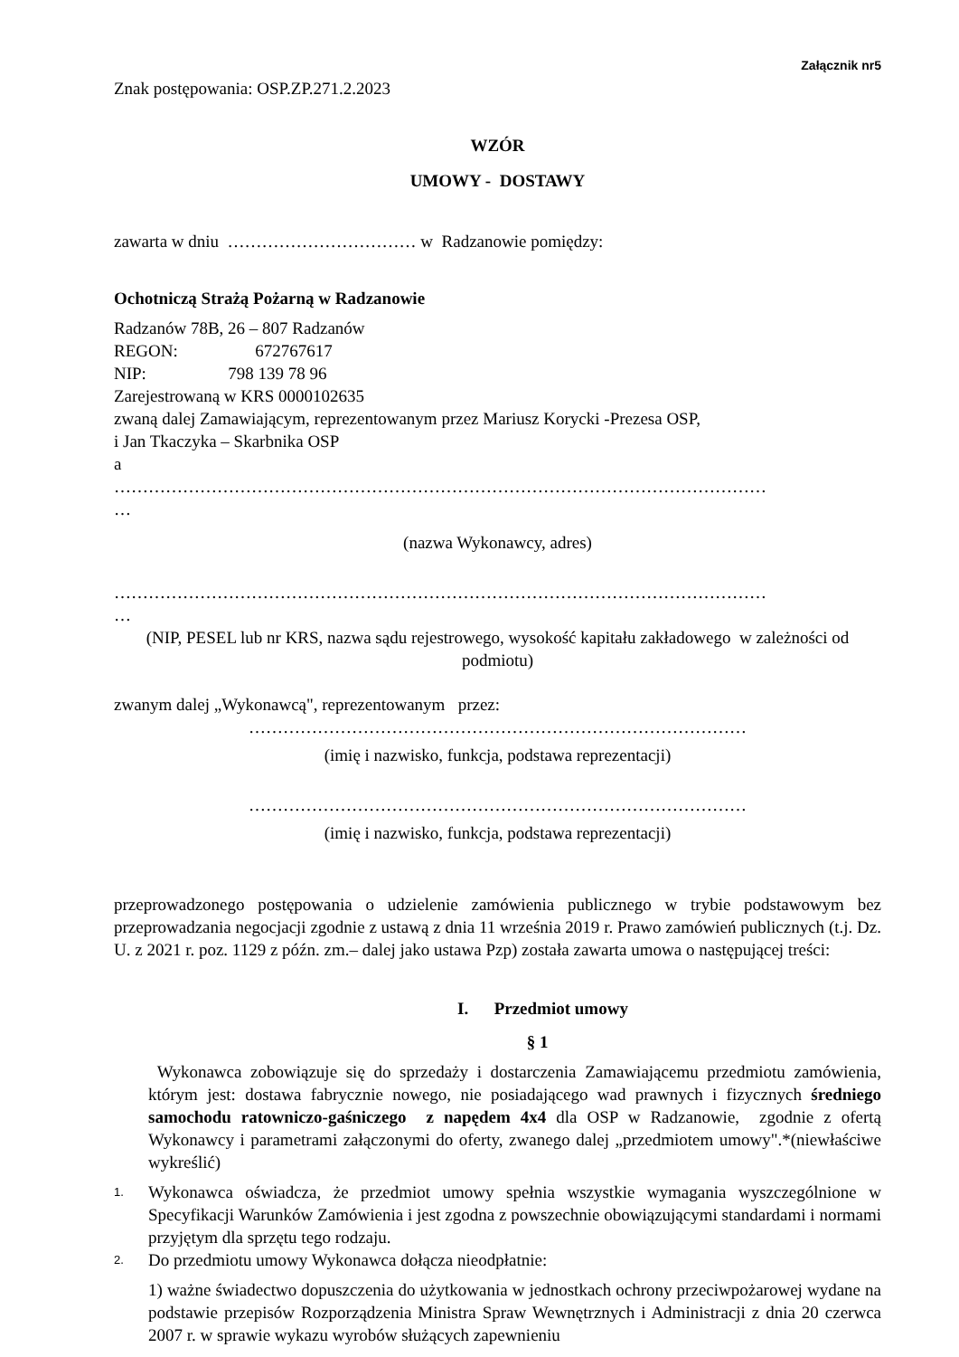Załącznik nr5
Znak postępowania: OSP.ZP.271.2.2023
WZÓR
UMOWY - DOSTAWY
zawarta w dniu …………………………… w Radzanowie pomiędzy:
Ochotniczą Strażą Pożarną w Radzanowie
Radzanów 78B, 26 – 807 Radzanów
REGON: 672767617
NIP: 798 139 78 96
Zarejestrowaną w KRS 0000102635
zwaną dalej Zamawiającym, reprezentowanym przez Mariusz Korycki -Prezesa OSP,
i Jan Tkaczyka – Skarbnika OSP
a
……………………………………………………………………………………………………
…
(nazwa Wykonawcy, adres)
……………………………………………………………………………………………………
…
(NIP, PESEL lub nr KRS, nazwa sądu rejestrowego, wysokość kapitału zakładowego w zależności od podmiotu)
zwanym dalej „Wykonawcą", reprezentowanym przez:
……………………………………………………………………………
(imię i nazwisko, funkcja, podstawa reprezentacji)
……………………………………………………………………………
(imię i nazwisko, funkcja, podstawa reprezentacji)
przeprowadzonego postępowania o udzielenie zamówienia publicznego w trybie podstawowym bez przeprowadzania negocjacji zgodnie z ustawą z dnia 11 września 2019 r. Prawo zamówień publicznych (t.j. Dz. U. z 2021 r. poz. 1129 z późn. zm.– dalej jako ustawa Pzp) została zawarta umowa o następującej treści:
I. Przedmiot umowy
§ 1
Wykonawca zobowiązuje się do sprzedaży i dostarczenia Zamawiającemu przedmiotu zamówienia, którym jest: dostawa fabrycznie nowego, nie posiadającego wad prawnych i fizycznych średniego samochodu ratowniczo-gaśniczego z napędem 4x4 dla OSP w Radzanowie, zgodnie z ofertą Wykonawcy i parametrami załączonymi do oferty, zwanego dalej „przedmiotem umowy".*(niewłaściwe wykreślić)
1.
Wykonawca oświadcza, że przedmiot umowy spełnia wszystkie wymagania wyszczególnione w Specyfikacji Warunków Zamówienia i jest zgodna z powszechnie obowiązującymi standardami i normami przyjętym dla sprzętu tego rodzaju.
2.
Do przedmiotu umowy Wykonawca dołącza nieodpłatnie:
1) ważne świadectwo dopuszczenia do użytkowania w jednostkach ochrony przeciwpożarowej wydane na podstawie przepisów Rozporządzenia Ministra Spraw Wewnętrznych i Administracji z dnia 20 czerwca 2007 r. w sprawie wykazu wyrobów służących zapewnieniu